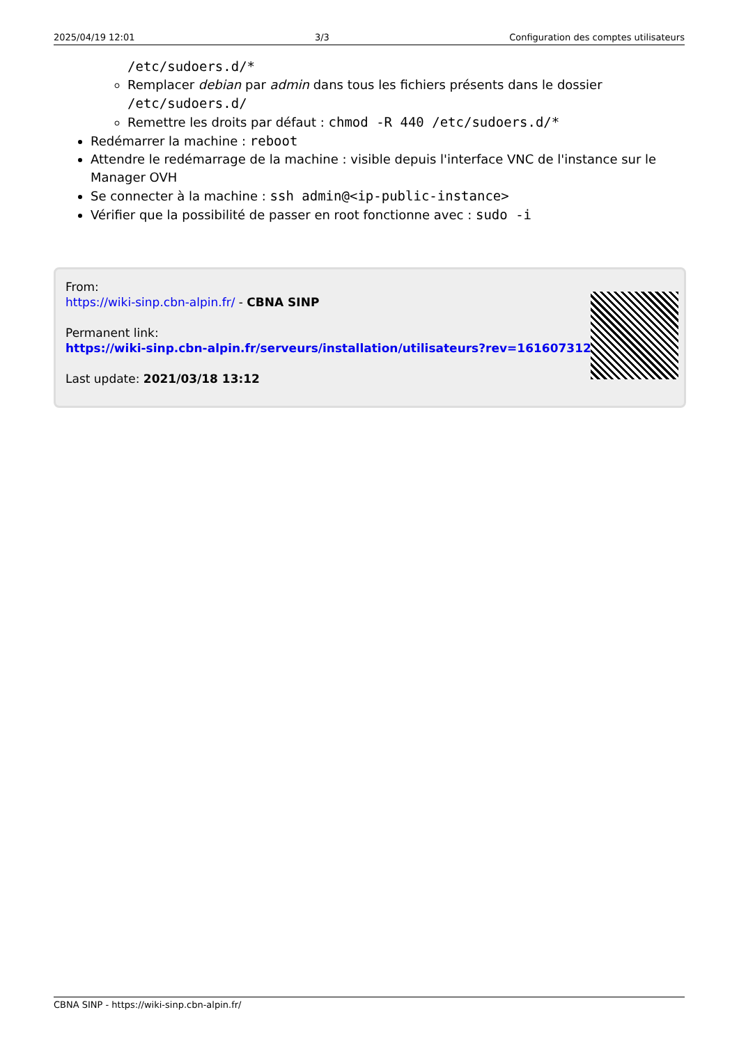2025/04/19 12:01 3/3 Configuration des comptes utilisateurs
/etc/sudoers.d/*
Remplacer debian par admin dans tous les fichiers présents dans le dossier /etc/sudoers.d/
Remettre les droits par défaut : chmod -R 440 /etc/sudoers.d/*
Redémarrer la machine : reboot
Attendre le redémarrage de la machine : visible depuis l'interface VNC de l'instance sur le Manager OVH
Se connecter à la machine : ssh admin@<ip-public-instance>
Vérifier que la possibilité de passer en root fonctionne avec : sudo -i
From:
https://wiki-sinp.cbn-alpin.fr/ - CBNA SINP
Permanent link:
https://wiki-sinp.cbn-alpin.fr/serveurs/installation/utilisateurs?rev=1616073128
Last update: 2021/03/18 13:12
CBNA SINP - https://wiki-sinp.cbn-alpin.fr/